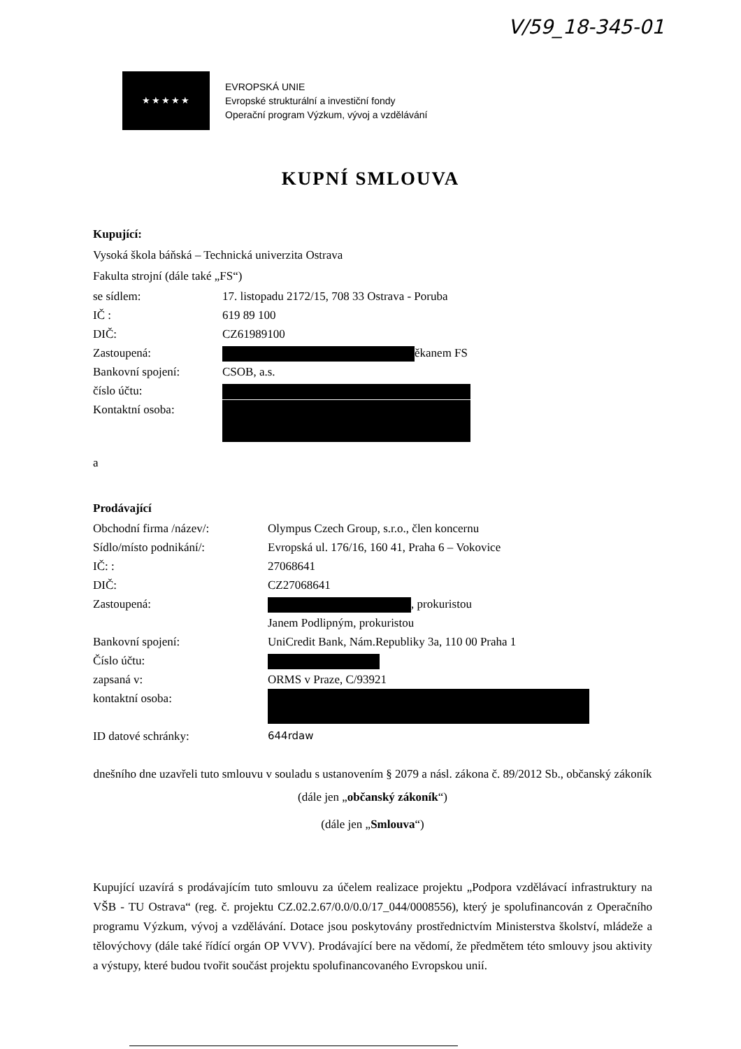V/59_18-345-01
★★★★★
EVROPSKÁ UNIE
Evropské strukturální a investiční fondy
Operační program Výzkum, vývoj a vzdělávání
KUPNÍ SMLOUVA
Kupující:
Vysoká škola báňská – Technická univerzita Ostrava
Fakulta strojní (dále také „FS“)
se sídlem: 17. listopadu 2172/15, 708 33 Ostrava - Poruba
IČ : 619 89 100
DIČ: CZ61989100
Zastoupená: ěkanem FS
Bankovní spojení: CSOB, a.s.
číslo účtu:
Kontaktní osoba:
a
Prodávající
Obchodní firma /název/: Olympus Czech Group, s.r.o., člen koncernu
Sídlo/místo podnikání/: Evropská ul. 176/16, 160 41, Praha 6 – Vokovice
IČ: : 27068641
DIČ: CZ27068641
Zastoupená: , prokuristou
Janem Podlipným, prokuristou
Bankovní spojení: UniCredit Bank, Nám.Republiky 3a, 110 00 Praha 1
Číslo účtu:
zapsaná v: ORMS v Praze, C/93921
kontaktní osoba:
ID datové schránky: 644rdaw
dnešního dne uzavřeli tuto smlouvu v souladu s ustanovením § 2079 a násl. zákona č. 89/2012 Sb., občanský zákoník (dále jen „občanský zákoník“)
(dále jen „Smlouva“)
Kupující uzavírá s prodávajícím tuto smlouvu za účelem realizace projektu „Podpora vzdělávací infrastruktury na VŠB - TU Ostrava“ (reg. č. projektu CZ.02.2.67/0.0/0.0/17_044/0008556), který je spolufinancován z Operačního programu Výzkum, vývoj a vzdělávání. Dotace jsou poskytovány prostřednictvím Ministerstva školství, mládeže a tělovýchovy (dále také řídící orgán OP VVV). Prodávající bere na vědomí, že předmětem této smlouvy jsou aktivity a výstupy, které budou tvořit součást projektu spolufinancovaného Evropskou unií.